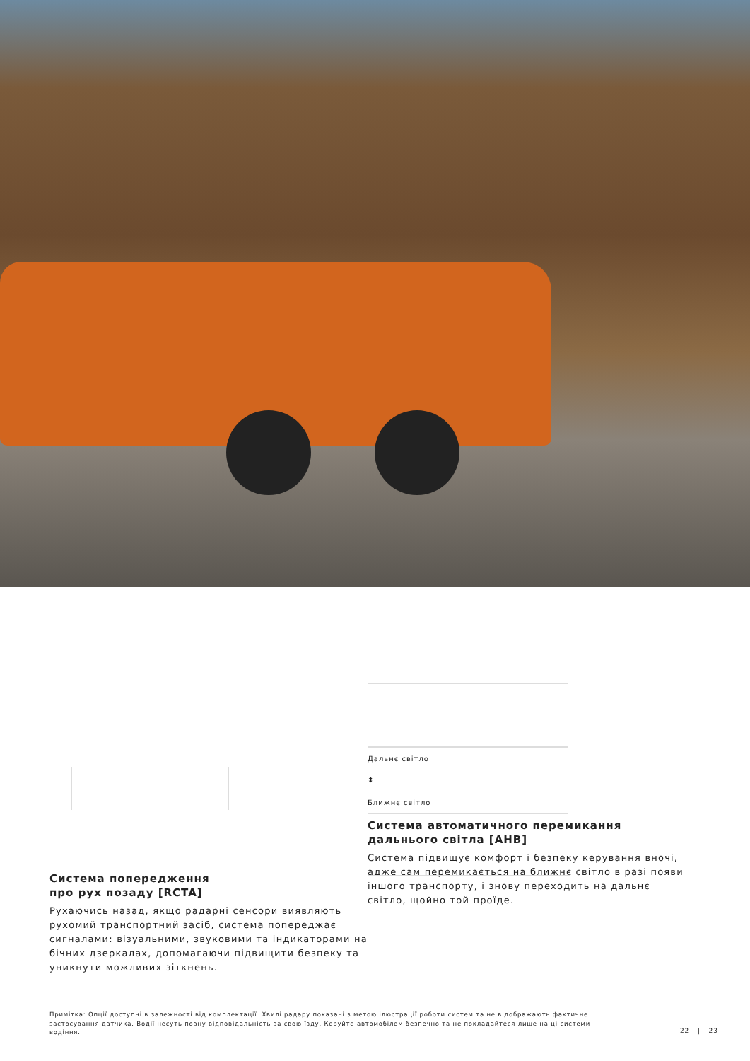Система попередження
про рух позаду [RCTA]
Рухаючись назад, якщо радарні сенсори виявляють рухомий транспортний засіб, система попереджає сигналами: візуальними, звуковими та індикаторами на бічних дзеркалах, допомагаючи підвищити безпеку та уникнути можливих зіткнень.
Дальнє світло
⬍
Ближнє світло
Система автоматичного перемикання
дальнього світла [AHB]
Система підвищує комфорт і безпеку керування вночі, адже сам перемикається на ближнє світло в разі появи іншого транспорту, і знову переходить на дальнє світло, щойно той проїде.
Примітка: Опції доступні в залежності від комплектації. Хвилі радару показані з метою ілюстрації роботи систем та не відображають фактичне застосування датчика. Водії несуть повну відповідальність за свою їзду. Керуйте автомобілем безпечно та не покладайтеся лише на ці системи водіння.
22 | 23